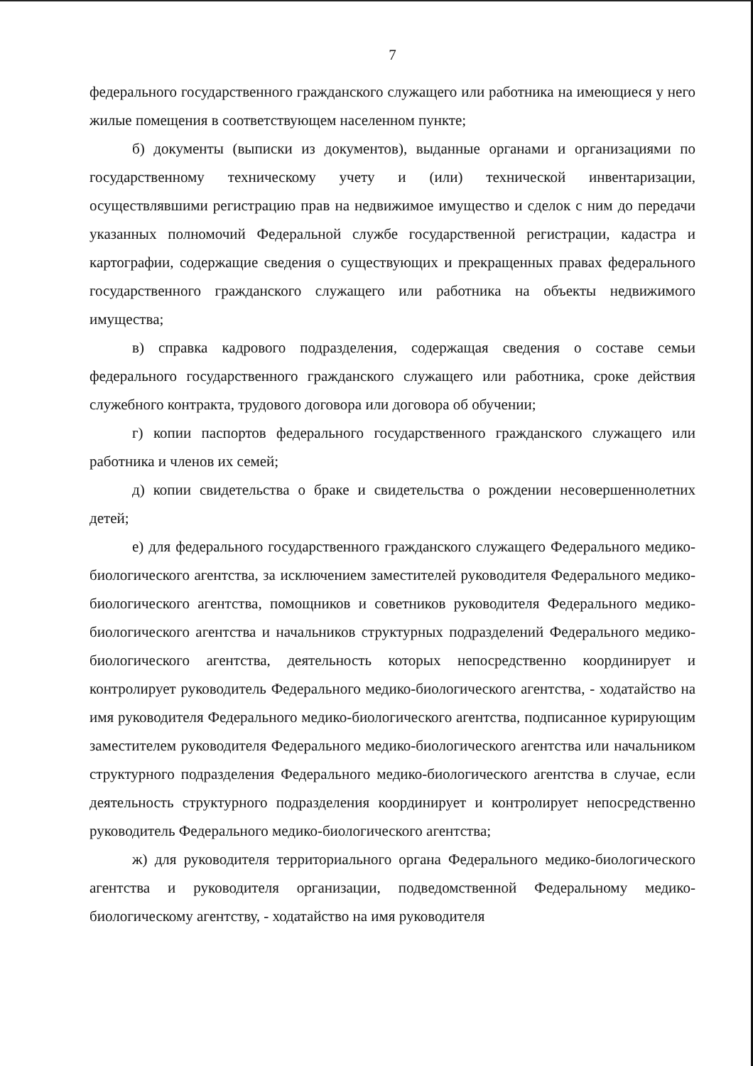7
федерального государственного гражданского служащего или работника на имеющиеся у него жилые помещения в соответствующем населенном пункте;
б) документы (выписки из документов), выданные органами и организациями по государственному техническому учету и (или) технической инвентаризации, осуществлявшими регистрацию прав на недвижимое имущество и сделок с ним до передачи указанных полномочий Федеральной службе государственной регистрации, кадастра и картографии, содержащие сведения о существующих и прекращенных правах федерального государственного гражданского служащего или работника на объекты недвижимого имущества;
в) справка кадрового подразделения, содержащая сведения о составе семьи федерального государственного гражданского служащего или работника, сроке действия служебного контракта, трудового договора или договора об обучении;
г) копии паспортов федерального государственного гражданского служащего или работника и членов их семей;
д) копии свидетельства о браке и свидетельства о рождении несовершеннолетних детей;
е) для федерального государственного гражданского служащего Федерального медико-биологического агентства, за исключением заместителей руководителя Федерального медико-биологического агентства, помощников и советников руководителя Федерального медико-биологического агентства и начальников структурных подразделений Федерального медико-биологического агентства, деятельность которых непосредственно координирует и контролирует руководитель Федерального медико-биологического агентства, - ходатайство на имя руководителя Федерального медико-биологического агентства, подписанное курирующим заместителем руководителя Федерального медико-биологического агентства или начальником структурного подразделения Федерального медико-биологического агентства в случае, если деятельность структурного подразделения координирует и контролирует непосредственно руководитель Федерального медико-биологического агентства;
ж) для руководителя территориального органа Федерального медико-биологического агентства и руководителя организации, подведомственной Федеральному медико-биологическому агентству, - ходатайство на имя руководителя